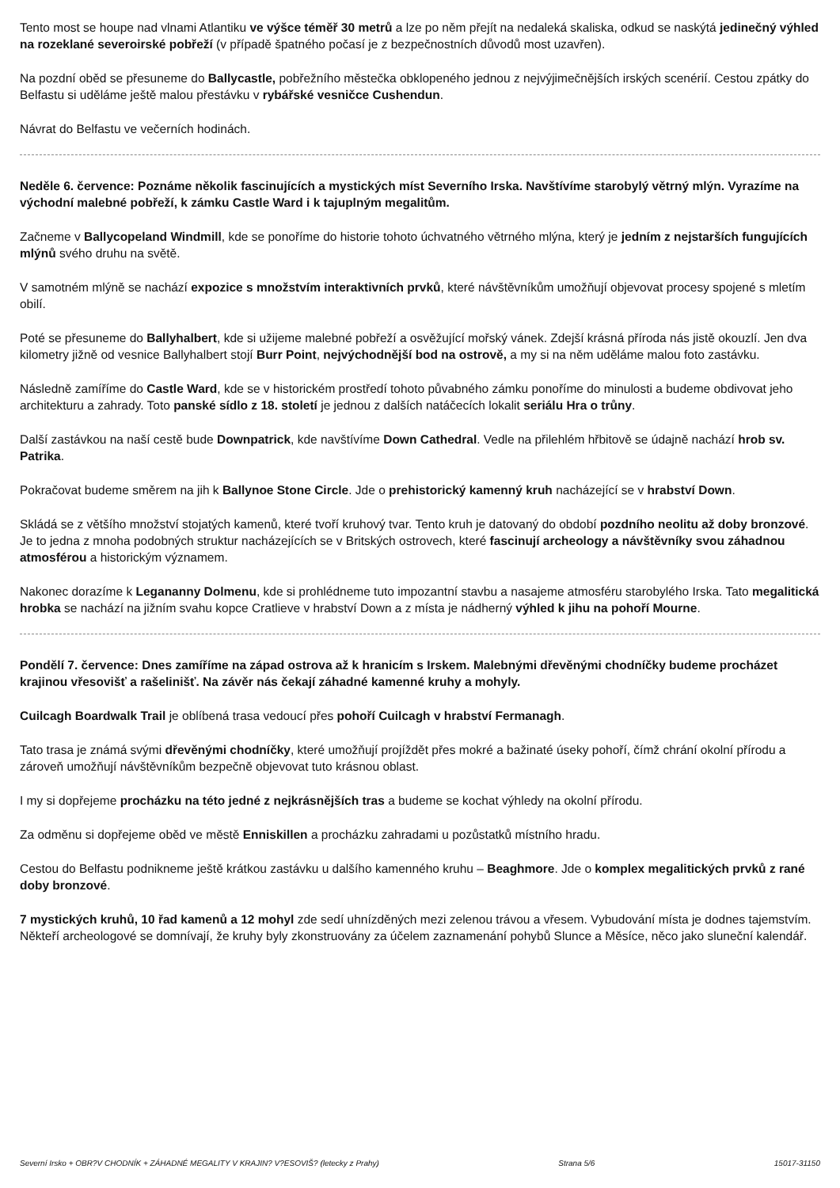Tento most se houpe nad vlnami Atlantiku ve výšce téměř 30 metrů a lze po něm přejít na nedaleká skaliska, odkud se naskýtá jedinečný výhled na rozeklané severoirské pobřeží (v případě špatného počasí je z bezpečnostních důvodů most uzavřen).
Na pozdní oběd se přesuneme do Ballycastle, pobřežního městečka obklopeného jednou z nejvýjimečnějších irských scenérií. Cestou zpátky do Belfastu si uděláme ještě malou přestávku v rybářské vesničce Cushendun.
Návrat do Belfastu ve večerních hodinách.
Neděle 6. července: Poznáme několik fascinujících a mystických míst Severního Irska. Navštívíme starobylý větrný mlýn. Vyrazíme na východní malebné pobřeží, k zámku Castle Ward i k tajuplným megalitům.
Začneme v Ballycopeland Windmill, kde se ponoříme do historie tohoto úchvatného větrného mlýna, který je jedním z nejstarších fungujících mlýnů svého druhu na světě.
V samotném mlýně se nachází expozice s množstvím interaktivních prvků, které návštěvníkům umožňují objevovat procesy spojené s mletím obilí.
Poté se přesuneme do Ballyhalbert, kde si užijeme malebné pobřeží a osvěžující mořský vánek. Zdejší krásná příroda nás jistě okouzlí. Jen dva kilometry jižně od vesnice Ballyhalbert stojí Burr Point, nejvýchodnější bod na ostrově, a my si na něm uděláme malou foto zastávku.
Následně zamíříme do Castle Ward, kde se v historickém prostředí tohoto půvabného zámku ponoříme do minulosti a budeme obdivovat jeho architekturu a zahrady. Toto panské sídlo z 18. století je jednou z dalších natáčecích lokalit seriálu Hra o trůny.
Další zastávkou na naší cestě bude Downpatrick, kde navštívíme Down Cathedral. Vedle na přilehlém hřbitově se údajně nachází hrob sv. Patrika.
Pokračovat budeme směrem na jih k Ballynoe Stone Circle. Jde o prehistorický kamenný kruh nacházející se v hrabství Down.
Skládá se z většího množství stojatých kamenů, které tvoří kruhový tvar. Tento kruh je datovaný do období pozdního neolitu až doby bronzové. Je to jedna z mnoha podobných struktur nacházejících se v Britských ostrovech, které fascinují archeology a návštěvníky svou záhadnou atmosférou a historickým významem.
Nakonec dorazíme k Legananny Dolmenu, kde si prohlédneme tuto impozantní stavbu a nasajeme atmosféru starobylého Irska. Tato megalitická hrobka se nachází na jižním svahu kopce Cratlieve v hrabství Down a z místa je nádherný výhled k jihu na pohoří Mourne.
Pondělí 7. července: Dnes zamíříme na západ ostrova až k hranicím s Irskem. Malebnými dřevěnými chodníčky budeme procházet krajinou vřesovišť a rašelinišť. Na závěr nás čekají záhadné kamenné kruhy a mohyly.
Cuilcagh Boardwalk Trail je oblíbená trasa vedoucí přes pohoří Cuilcagh v hrabství Fermanagh.
Tato trasa je známá svými dřevěnými chodníčky, které umožňují projíždět přes mokré a bažinaté úseky pohoří, čímž chrání okolní přírodu a zároveň umožňují návštěvníkům bezpečně objevovat tuto krásnou oblast.
I my si dopřejeme procházku na této jedné z nejkrásnějších tras a budeme se kochat výhledy na okolní přírodu.
Za odměnu si dopřejeme oběd ve městě Enniskillen a procházku zahradami u pozůstatků místního hradu.
Cestou do Belfastu podnikneme ještě krátkou zastávku u dalšího kamenného kruhu – Beaghmore. Jde o komplex megalitických prvků z rané doby bronzové.
7 mystických kruhů, 10 řad kamenů a 12 mohyl zde sedí uhnízděných mezi zelenou trávou a vřesem. Vybudování místa je dodnes tajemstvím. Někteří archeologové se domnívají, že kruhy byly zkonstruovány za účelem zaznamenání pohybů Slunce a Měsíce, něco jako sluneční kalendář.
Severní Irsko + OBR?V CHODNÍK + ZÁHADNÉ MEGALITY V KRAJIN? V?ESOVIŠ? (letecky z Prahy) Strana 5/6 15017-31150